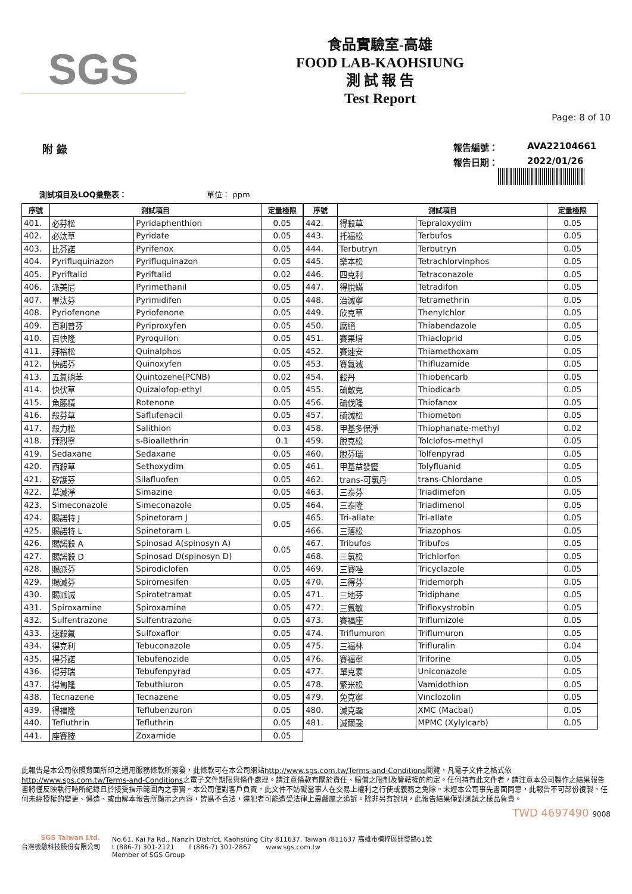SGS
食品實驗室-高雄
FOOD LAB-KAOHSIUNG
測 試 報 告
Test Report
Page: 8 of 10
附 錄
報告編號： AVA22104661 報告日期： 2022/01/26
測試項目及LOQ彙整表： 單位： ppm
| 序號 | 測試項目 | | 定量極限 |
| --- | --- | --- | --- |
| 401. | 必芬松 | Pyridaphenthion | 0.05 |
| 402. | 必汰草 | Pyridate | 0.05 |
| 403. | 比芬諾 | Pyrifenox | 0.05 |
| 404. | Pyrifluquinazon | Pyrifluquinazon | 0.05 |
| 405. | Pyriftalid | Pyriftalid | 0.02 |
| 406. | 派美尼 | Pyrimethanil | 0.05 |
| 407. | 畢汰芬 | Pyrimidifen | 0.05 |
| 408. | Pyriofenone | Pyriofenone | 0.05 |
| 409. | 百利普芬 | Pyriproxyfen | 0.05 |
| 410. | 百快隆 | Pyroquilon | 0.05 |
| 411. | 拜裕松 | Quinalphos | 0.05 |
| 412. | 快諾芬 | Quinoxyfen | 0.05 |
| 413. | 五氯硝苯 | Quintozene(PCNB) | 0.02 |
| 414. | 快伏草 | Quizalofop-ethyl | 0.05 |
| 415. | 魚藤精 | Rotenone | 0.05 |
| 416. | 殺芬草 | Saflufenacil | 0.05 |
| 417. | 殺力松 | Salithion | 0.03 |
| 418. | 拜烈寧 | s-Bioallethrin | 0.1 |
| 419. | Sedaxane | Sedaxane | 0.05 |
| 420. | 西殺草 | Sethoxydim | 0.05 |
| 421. | 矽護芬 | Silafluofen | 0.05 |
| 422. | 草滅淨 | Simazine | 0.05 |
| 423. | Simeconazole | Simeconazole | 0.05 |
| 424. | 賜諾特 J | Spinetoram J | 0.05 |
| 425. | 賜諾特 L | Spinetoram L | |
| 426. | 賜諾殺 A | Spinosad A(spinosyn A) | 0.05 |
| 427. | 賜諾殺 D | Spinosad D(spinosyn D) | |
| 428. | 賜派芬 | Spirodiclofen | 0.05 |
| 429. | 賜滅芬 | Spiromesifen | 0.05 |
| 430. | 賜派滅 | Spirotetramat | 0.05 |
| 431. | Spiroxamine | Spiroxamine | 0.05 |
| 432. | Sulfentrazone | Sulfentrazone | 0.05 |
| 433. | 速殺氟 | Sulfoxaflor | 0.05 |
| 434. | 得克利 | Tebuconazole | 0.05 |
| 435. | 得芬諾 | Tebufenozide | 0.05 |
| 436. | 得芬瑞 | Tebufenpyrad | 0.05 |
| 437. | 得匍隆 | Tebuthiuron | 0.05 |
| 438. | Tecnazene | Tecnazene | 0.05 |
| 439. | 得福隆 | Teflubenzuron | 0.05 |
| 440. | Tefluthrin | Tefluthrin | 0.05 |
| 441. | 座賽胺 | Zoxamide | 0.05 |
| 序號 | 測試項目 | | 定量極限 |
| --- | --- | --- | --- |
| 442. | 得殺草 | Tepraloxydim | 0.05 |
| 443. | 托福松 | Terbufos | 0.05 |
| 444. | Terbutryn | Terbutryn | 0.05 |
| 445. | 樂本松 | Tetrachlorvinphos | 0.05 |
| 446. | 四克利 | Tetraconazole | 0.05 |
| 447. | 得脫蟎 | Tetradifon | 0.05 |
| 448. | 治滅寧 | Tetramethrin | 0.05 |
| 449. | 欣克草 | Thenylchlor | 0.05 |
| 450. | 腐絕 | Thiabendazole | 0.05 |
| 451. | 賽果培 | Thiacloprid | 0.05 |
| 452. | 賽速安 | Thiamethoxam | 0.05 |
| 453. | 賽氟滅 | Thifluzamide | 0.05 |
| 454. | 殺丹 | Thiobencarb | 0.05 |
| 455. | 硫敵克 | Thiodicarb | 0.05 |
| 456. | 硫伐隆 | Thiofanox | 0.05 |
| 457. | 硫滅松 | Thiometon | 0.05 |
| 458. | 甲基多保淨 | Thiophanate-methyl | 0.02 |
| 459. | 脫克松 | Tolclofos-methyl | 0.05 |
| 460. | 脫芬瑞 | Tolfenpyrad | 0.05 |
| 461. | 甲基益發靈 | Tolyfluanid | 0.05 |
| 462. | trans-可氯丹 | trans-Chlordane | 0.05 |
| 463. | 三泰芬 | Triadimefon | 0.05 |
| 464. | 三泰隆 | Triadimenol | 0.05 |
| 465. | Tri-allate | Tri-allate | 0.05 |
| 466. | 三落松 | Triazophos | 0.05 |
| 467. | Tribufos | Tribufos | 0.05 |
| 468. | 三氯松 | Trichlorfon | 0.05 |
| 469. | 三賽唑 | Tricyclazole | 0.05 |
| 470. | 三得芬 | Tridemorph | 0.05 |
| 471. | 三地芬 | Tridiphane | 0.05 |
| 472. | 三氟敏 | Trifloxystrobin | 0.05 |
| 473. | 賽福座 | Triflumizole | 0.05 |
| 474. | Triflumuron | Triflumuron | 0.05 |
| 475. | 三福林 | Trifluralin | 0.04 |
| 476. | 賽福寧 | Triforine | 0.05 |
| 477. | 單克素 | Uniconazole | 0.05 |
| 478. | 繁米松 | Vamidothion | 0.05 |
| 479. | 免克寧 | Vinclozolin | 0.05 |
| 480. | 滅克蝨 | XMC (Macbal) | 0.05 |
| 481. | 滅爾蝨 | MPMC (Xylylcarb) | 0.05 |
此報告是本公司依照背面所印之通用服務條款所簽發，此條款可在本公司網站http://www.sgs.com.tw/Terms-and-Conditions閱覽，凡電子文件之格式依http://www.sgs.com.tw/Terms-and-Conditions之電子文件期限與條件處理。請注意條款有關於責任、賠償之限制及管轄權的約定。任何持有此文件者，請注意本公司製作之結果報告書將僅反映執行時所紀錄且於接受指示範圍內之事實。本公司僅對客戶負責，此文件不妨礙當事人在交易上權利之行使或義務之免除。未經本公司事先書面同意，此報告不可部份複製。任何未經授權的變更、僞造、或曲解本報告所顯示之內容，皆爲不合法，違犯者可能遭受法律上最嚴厲之追訴。除非另有說明，此報告結果僅對測試之樣品負責。
TWD 4697490 9008
SGS Taiwan Ltd.
台灣檢驗科技股份有限公司
No.61, Kai Fa Rd., Nanzih District, Kaohsiung City 811637, Taiwan /811637 高雄市楠梓區開發路61號
t (886-7) 301-2121 f (886-7) 301-2867 www.sgs.com.tw
Member of SGS Group